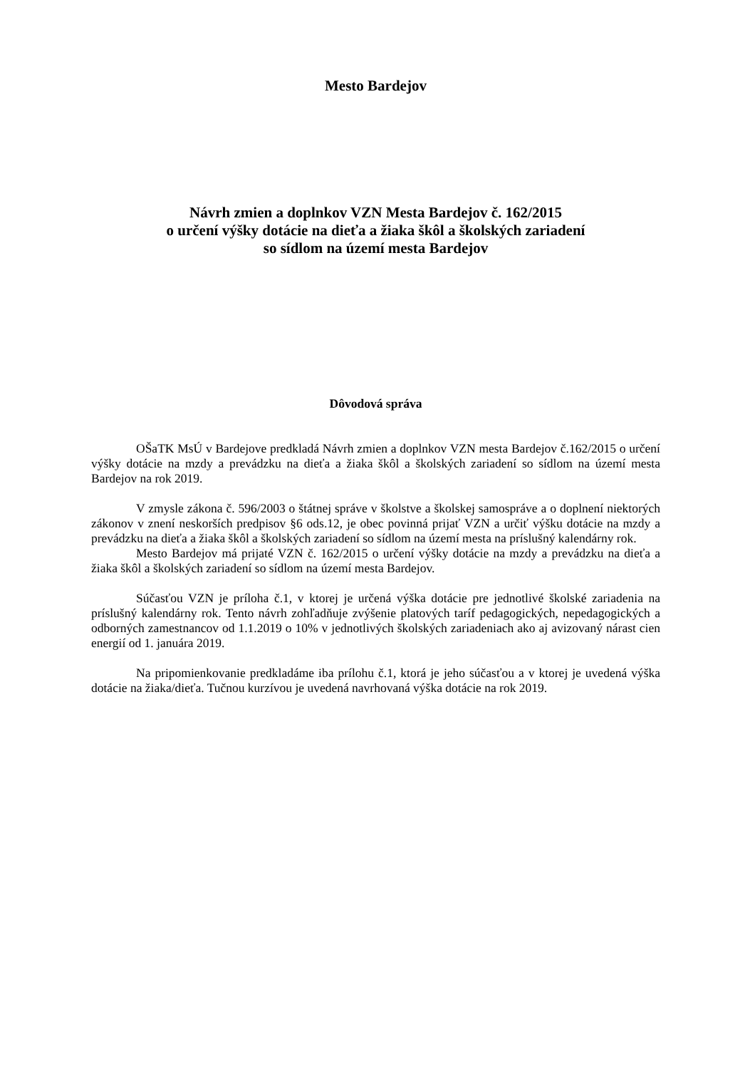Mesto Bardejov
Návrh zmien a doplnkov VZN Mesta Bardejov č. 162/2015
o určení výšky dotácie na dieťa a žiaka škôl a školských zariadení
so sídlom na území mesta Bardejov
Dôvodová správa
OŠaTK MsÚ v Bardejove predkladá Návrh zmien a doplnkov VZN mesta Bardejov č.162/2015 o určení výšky dotácie na mzdy a prevádzku na dieťa a žiaka škôl a školských zariadení so sídlom na území mesta Bardejov na rok 2019.
V zmysle zákona č. 596/2003 o štátnej správe v školstve a školskej samospráve a o doplnení niektorých zákonov v znení neskorších predpisov §6 ods.12, je obec povinná prijať VZN a určiť výšku dotácie na mzdy a prevádzku na dieťa a žiaka škôl a školských zariadení so sídlom na území mesta na príslušný kalendárny rok.
Mesto Bardejov má prijaté VZN č. 162/2015 o určení výšky dotácie na mzdy a prevádzku na dieťa a žiaka škôl a školských zariadení so sídlom na území mesta Bardejov.
Súčasťou VZN je príloha č.1, v ktorej je určená výška dotácie pre jednotlivé školské zariadenia na príslušný kalendárny rok. Tento návrh zohľadňuje zvýšenie platových taríf pedagogických, nepedagogických a odborných zamestnancov od 1.1.2019 o 10% v jednotlivých školských zariadeniach ako aj avizovaný nárast cien energií od 1. januára 2019.
Na pripomienkovanie predkladáme iba prílohu č.1, ktorá je jeho súčasťou a v ktorej je uvedená výška dotácie na žiaka/dieťa. Tučnou kurzívou je uvedená navrhovaná výška dotácie na rok 2019.